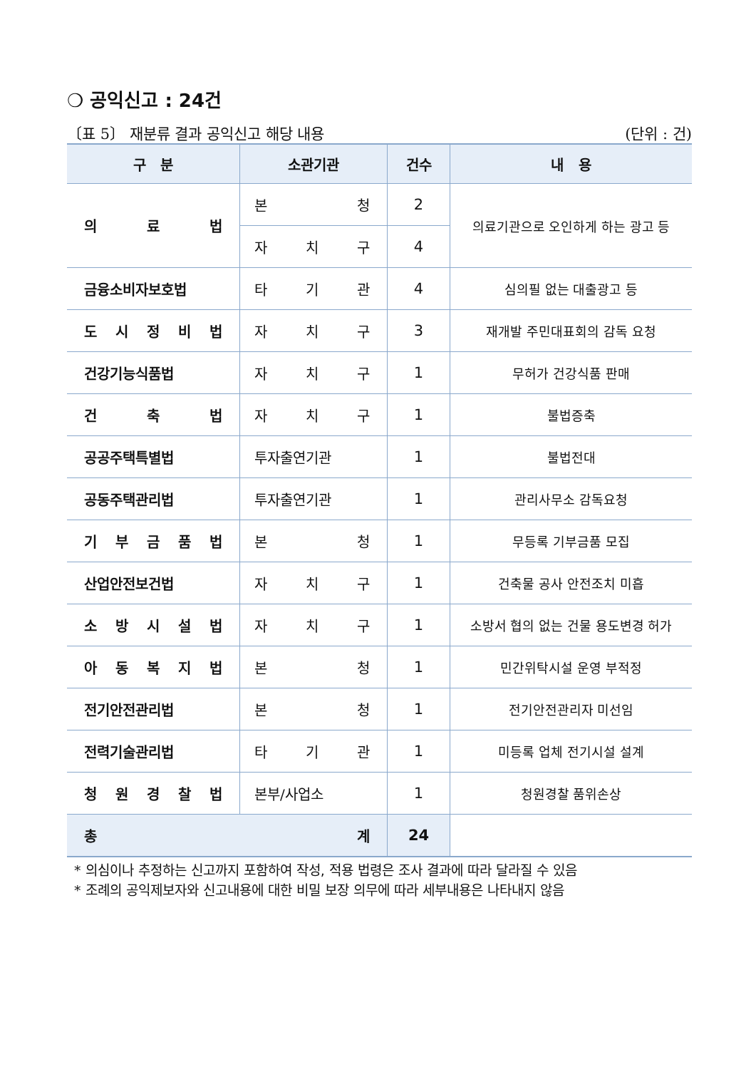❍ 공익신고 : 24건
〔표 5〕 재분류 결과 공익신고 해당 내용 (단위 : 건)
| 구 분 | 소관기관 | 건수 | 내 용 |
| --- | --- | --- | --- |
| 의 료 법 | 본 청 | 2 | 의료기관으로 오인하게 하는 광고 등 |
| | 자 치 구 | 4 | |
| 금융소비자보호법 | 타 기 관 | 4 | 심의필 없는 대출광고 등 |
| 도 시 정 비 법 | 자 치 구 | 3 | 재개발 주민대표회의 감독 요청 |
| 건강기능식품법 | 자 치 구 | 1 | 무허가 건강식품 판매 |
| 건 축 법 | 자 치 구 | 1 | 불법증축 |
| 공공주택특별법 | 투자출연기관 | 1 | 불법전대 |
| 공동주택관리법 | 투자출연기관 | 1 | 관리사무소 감독요청 |
| 기 부 금 품 법 | 본 청 | 1 | 무등록 기부금품 모집 |
| 산업안전보건법 | 자 치 구 | 1 | 건축물 공사 안전조치 미흡 |
| 소 방 시 설 법 | 자 치 구 | 1 | 소방서 협의 없는 건물 용도변경 허가 |
| 아 동 복 지 법 | 본 청 | 1 | 민간위탁시설 운영 부적정 |
| 전기안전관리법 | 본 청 | 1 | 전기안전관리자 미선임 |
| 전력기술관리법 | 타 기 관 | 1 | 미등록 업체 전기시설 설계 |
| 청 원 경 찰 법 | 본부/사업소 | 1 | 청원경찰 품위손상 |
| 총 계 | | 24 | |
* 의심이나 추정하는 신고까지 포함하여 작성, 적용 법령은 조사 결과에 따라 달라질 수 있음
* 조례의 공익제보자와 신고내용에 대한 비밀 보장 의무에 따라 세부내용은 나타내지 않음